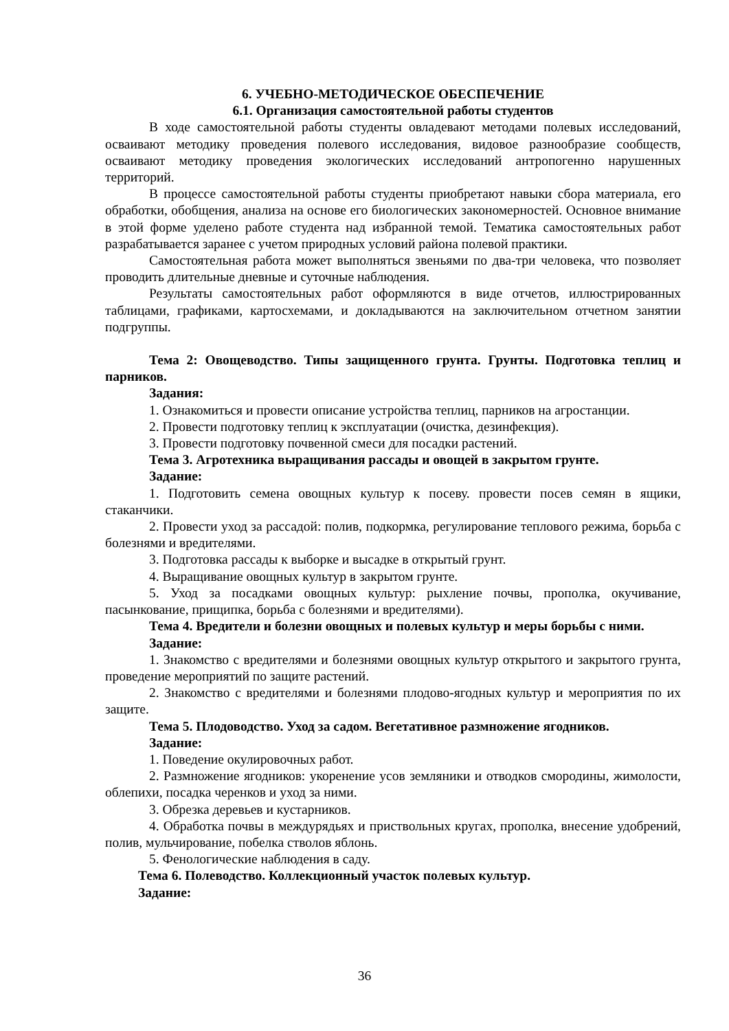6. УЧЕБНО-МЕТОДИЧЕСКОЕ ОБЕСПЕЧЕНИЕ
6.1. Организация самостоятельной работы студентов
В ходе самостоятельной работы студенты овладевают методами полевых исследований, осваивают методику проведения полевого исследования, видовое разнообразие сообществ, осваивают методику проведения экологических исследований антропогенно нарушенных территорий.
В процессе самостоятельной работы студенты приобретают навыки сбора материала, его обработки, обобщения, анализа на основе его биологических закономерностей. Основное внимание в этой форме уделено работе студента над избранной темой. Тематика самостоятельных работ разрабатывается заранее с учетом природных условий района полевой практики.
Самостоятельная работа может выполняться звеньями по два-три человека, что позволяет проводить длительные дневные и суточные наблюдения.
Результаты самостоятельных работ оформляются в виде отчетов, иллюстрированных таблицами, графиками, картосхемами, и докладываются на заключительном отчетном занятии подгруппы.
Тема 2: Овощеводство. Типы защищенного грунта. Грунты. Подготовка теплиц и парников.
Задания:
1. Ознакомиться и провести описание устройства теплиц, парников на агростанции.
2. Провести подготовку теплиц к эксплуатации (очистка, дезинфекция).
3. Провести подготовку почвенной смеси для посадки растений.
Тема 3. Агротехника выращивания рассады и овощей в закрытом грунте.
Задание:
1. Подготовить семена овощных культур к посеву. провести посев семян в ящики, стаканчики.
2. Провести уход за рассадой: полив, подкормка, регулирование теплового режима, борьба с болезнями и вредителями.
3. Подготовка рассады к выборке и высадке в открытый грунт.
4. Выращивание овощных культур в закрытом грунте.
5. Уход за посадками овощных культур: рыхление почвы, прополка, окучивание, пасынкование, прищипка, борьба с болезнями и вредителями).
Тема 4. Вредители и болезни овощных и полевых культур и меры борьбы с ними.
Задание:
1. Знакомство с вредителями и болезнями овощных культур открытого и закрытого грунта, проведение мероприятий по защите растений.
2. Знакомство с вредителями и болезнями плодово-ягодных культур и мероприятия по их защите.
Тема 5. Плодоводство. Уход за садом. Вегетативное размножение ягодников.
Задание:
1. Поведение окулировочных работ.
2. Размножение ягодников: укоренение усов земляники и отводков смородины, жимолости, облепихи, посадка черенков и уход за ними.
3. Обрезка деревьев и кустарников.
4. Обработка почвы в междурядьях и приствольных кругах, прополка, внесение удобрений, полив, мульчирование, побелка стволов яблонь.
5. Фенологические наблюдения в саду.
Тема 6. Полеводство. Коллекционный участок полевых культур.
Задание:
36